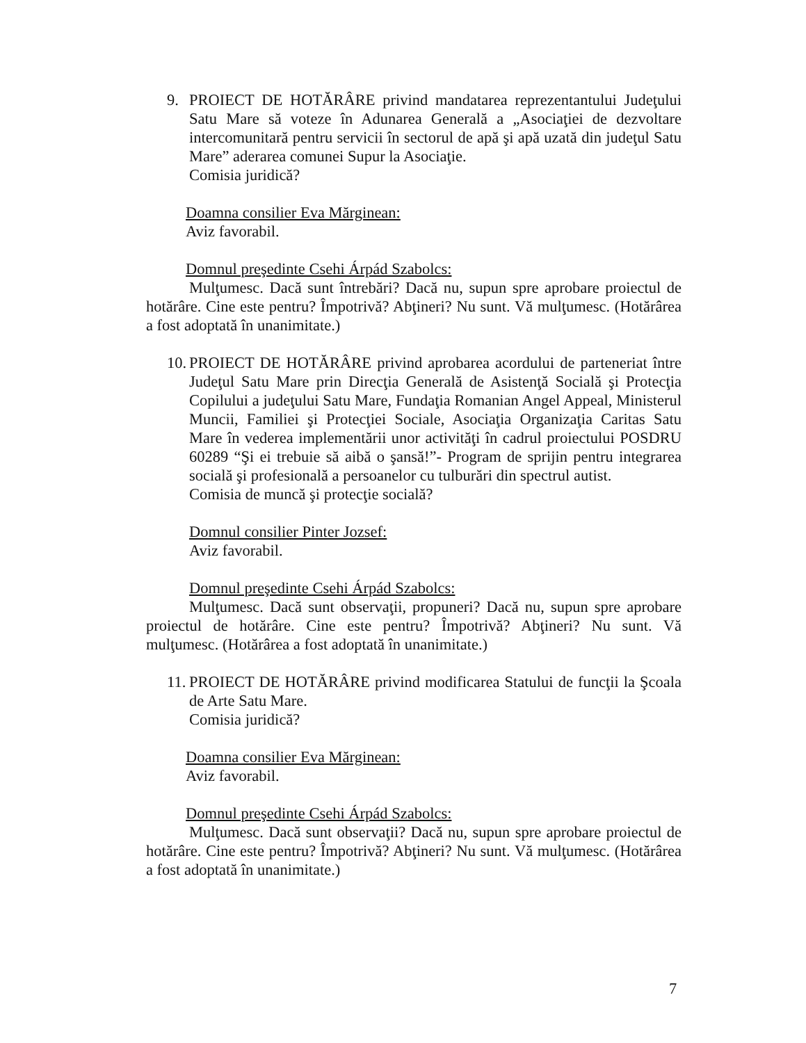9. PROIECT DE HOTĂRÂRE privind mandatarea reprezentantului Judeţului Satu Mare să voteze în Adunarea Generală a „Asociaţiei de dezvoltare intercomunitară pentru servicii în sectorul de apă şi apă uzată din judeţul Satu Mare” aderarea comunei Supur la Asociaţie.
Comisia juridică?
Doamna consilier Eva Mărginean:
Aviz favorabil.
Domnul preşedinte Csehi Árpád Szabolcs:
Mulţumesc. Dacă sunt întrebări? Dacă nu, supun spre aprobare proiectul de hotărâre. Cine este pentru? Împotrivă? Abţineri? Nu sunt. Vă mulţumesc. (Hotărârea a fost adoptată în unanimitate.)
10.
PROIECT DE HOTĂRÂRE privind aprobarea acordului de parteneriat între Judeţul Satu Mare prin Direcţia Generală de Asistenţă Socială şi Protecţia Copilului a judeţului Satu Mare, Fundaţia Romanian Angel Appeal, Ministerul Muncii, Familiei şi Protecţiei Sociale, Asociaţia Organizaţia Caritas Satu Mare în vederea implementării unor activităţi în cadrul proiectului POSDRU 60289 “Şi ei trebuie să aibă o şansă!”- Program de sprijin pentru integrarea socială şi profesională a persoanelor cu tulburări din spectrul autist.
Comisia de muncă şi protecţie socială?
Domnul consilier Pinter Jozsef:
Aviz favorabil.
Domnul preşedinte Csehi Árpád Szabolcs:
Mulţumesc. Dacă sunt observaţii, propuneri? Dacă nu, supun spre aprobare proiectul de hotărâre. Cine este pentru? Împotrivă? Abţineri? Nu sunt. Vă mulţumesc. (Hotărârea a fost adoptată în unanimitate.)
11.
PROIECT DE HOTĂRÂRE privind modificarea Statului de funcţii la Şcoala de Arte Satu Mare.
Comisia juridică?
Doamna consilier Eva Mărginean:
Aviz favorabil.
Domnul preşedinte Csehi Árpád Szabolcs:
Mulţumesc. Dacă sunt observaţii? Dacă nu, supun spre aprobare proiectul de hotărâre. Cine este pentru? Împotrivă? Abţineri? Nu sunt. Vă mulţumesc. (Hotărârea a fost adoptată în unanimitate.)
7